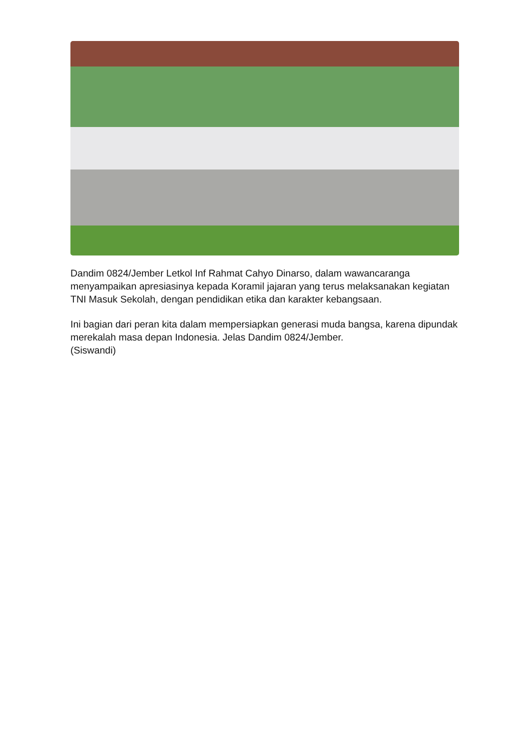Dandim 0824/Jember Letkol Inf Rahmat Cahyo Dinarso, dalam wawancaranga menyampaikan apresiasinya kepada Koramil jajaran yang terus melaksanakan kegiatan TNI Masuk Sekolah, dengan pendidikan etika dan karakter kebangsaan.
Ini bagian dari peran kita dalam mempersiapkan generasi muda bangsa, karena dipundak merekalah masa depan Indonesia. Jelas Dandim 0824/Jember.
(Siswandi)